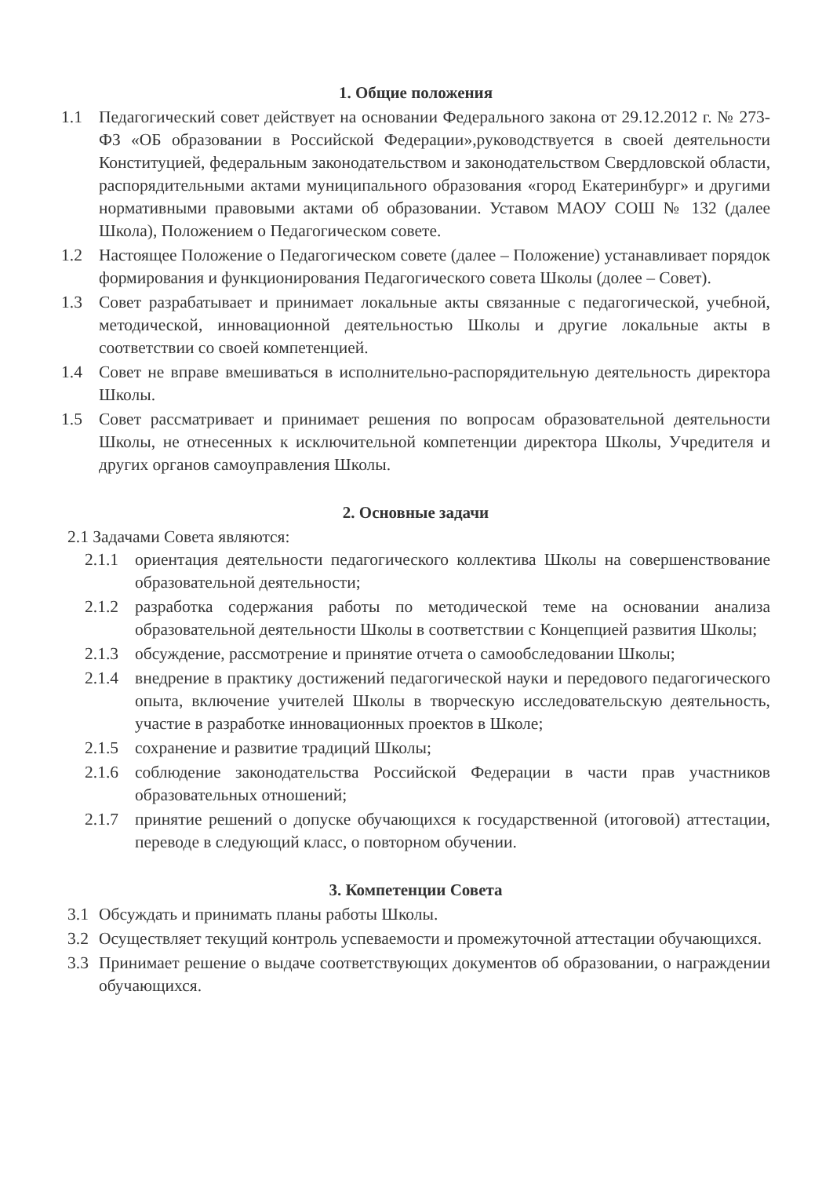1. Общие положения
1.1 Педагогический совет действует на основании Федерального закона от 29.12.2012 г. № 273-ФЗ «ОБ образовании в Российской Федерации»,руководствуется в своей деятельности Конституцией, федеральным законодательством и законодательством Свердловской области, распорядительными актами муниципального образования «город Екатеринбург» и другими нормативными правовыми актами об образовании. Уставом МАОУ СОШ № 132 (далее Школа), Положением о Педагогическом совете.
1.2 Настоящее Положение о Педагогическом совете (далее – Положение) устанавливает порядок формирования и функционирования Педагогического совета Школы (долее – Совет).
1.3 Совет разрабатывает и принимает локальные акты связанные с педагогической, учебной, методической, инновационной деятельностью Школы и другие локальные акты в соответствии со своей компетенцией.
1.4 Совет не вправе вмешиваться в исполнительно-распорядительную деятельность директора Школы.
1.5 Совет рассматривает и принимает решения по вопросам образовательной деятельности Школы, не отнесенных к исключительной компетенции директора Школы, Учредителя и других органов самоуправления Школы.
2. Основные задачи
2.1 Задачами Совета являются:
2.1.1
ориентация деятельности педагогического коллектива Школы на совершенствование образовательной деятельности;
2.1.2
разработка содержания работы по методической теме на основании анализа образовательной деятельности Школы в соответствии с Концепцией развития Школы;
2.1.3
обсуждение, рассмотрение и принятие отчета о самообследовании Школы;
2.1.4
внедрение в практику достижений педагогической науки и передового педагогического опыта, включение учителей Школы в творческую исследовательскую деятельность, участие в разработке инновационных проектов в Школе;
2.1.5
сохранение и развитие традиций Школы;
2.1.6
соблюдение законодательства Российской Федерации в части прав участников образовательных отношений;
2.1.7
принятие решений о допуске обучающихся к государственной (итоговой) аттестации, переводе в следующий класс, о повторном обучении.
3. Компетенции Совета
3.1 Обсуждать и принимать планы работы Школы.
3.2 Осуществляет текущий контроль успеваемости и промежуточной аттестации обучающихся.
3.3 Принимает решение о выдаче соответствующих документов об образовании, о награждении обучающихся.